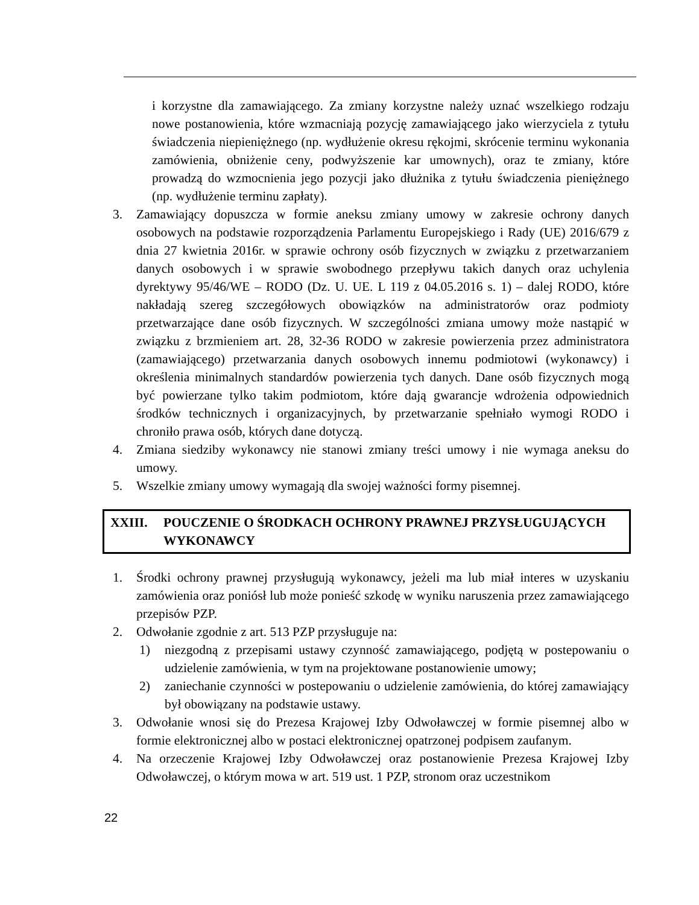i korzystne dla zamawiającego. Za zmiany korzystne należy uznać wszelkiego rodzaju nowe postanowienia, które wzmacniają pozycję zamawiającego jako wierzyciela z tytułu świadczenia niepieniężnego (np. wydłużenie okresu rękojmi, skrócenie terminu wykonania zamówienia, obniżenie ceny, podwyższenie kar umownych), oraz te zmiany, które prowadzą do wzmocnienia jego pozycji jako dłużnika z tytułu świadczenia pieniężnego (np. wydłużenie terminu zapłaty).
3. Zamawiający dopuszcza w formie aneksu zmiany umowy w zakresie ochrony danych osobowych na podstawie rozporządzenia Parlamentu Europejskiego i Rady (UE) 2016/679 z dnia 27 kwietnia 2016r. w sprawie ochrony osób fizycznych w związku z przetwarzaniem danych osobowych i w sprawie swobodnego przepływu takich danych oraz uchylenia dyrektywy 95/46/WE – RODO (Dz. U. UE. L 119 z 04.05.2016 s. 1) – dalej RODO, które nakładają szereg szczegółowych obowiązków na administratorów oraz podmioty przetwarzające dane osób fizycznych. W szczególności zmiana umowy może nastąpić w związku z brzmieniem art. 28, 32-36 RODO w zakresie powierzenia przez administratora (zamawiającego) przetwarzania danych osobowych innemu podmiotowi (wykonawcy) i określenia minimalnych standardów powierzenia tych danych. Dane osób fizycznych mogą być powierzane tylko takim podmiotom, które dają gwarancje wdrożenia odpowiednich środków technicznych i organizacyjnych, by przetwarzanie spełniało wymogi RODO i chroniło prawa osób, których dane dotyczą.
4. Zmiana siedziby wykonawcy nie stanowi zmiany treści umowy i nie wymaga aneksu do umowy.
5. Wszelkie zmiany umowy wymagają dla swojej ważności formy pisemnej.
XXIII. POUCZENIE O ŚRODKACH OCHRONY PRAWNEJ PRZYSŁUGUJĄCYCH WYKONAWCY
1. Środki ochrony prawnej przysługują wykonawcy, jeżeli ma lub miał interes w uzyskaniu zamówienia oraz poniósł lub może ponieść szkodę w wyniku naruszenia przez zamawiającego przepisów PZP.
2. Odwołanie zgodnie z art. 513 PZP przysługuje na:
1) niezgodną z przepisami ustawy czynność zamawiającego, podjętą w postepowaniu o udzielenie zamówienia, w tym na projektowane postanowienie umowy;
2) zaniechanie czynności w postepowaniu o udzielenie zamówienia, do której zamawiający był obowiązany na podstawie ustawy.
3. Odwołanie wnosi się do Prezesa Krajowej Izby Odwoławczej w formie pisemnej albo w formie elektronicznej albo w postaci elektronicznej opatrzonej podpisem zaufanym.
4. Na orzeczenie Krajowej Izby Odwoławczej oraz postanowienie Prezesa Krajowej Izby Odwoławczej, o którym mowa w art. 519 ust. 1 PZP, stronom oraz uczestnikom
22